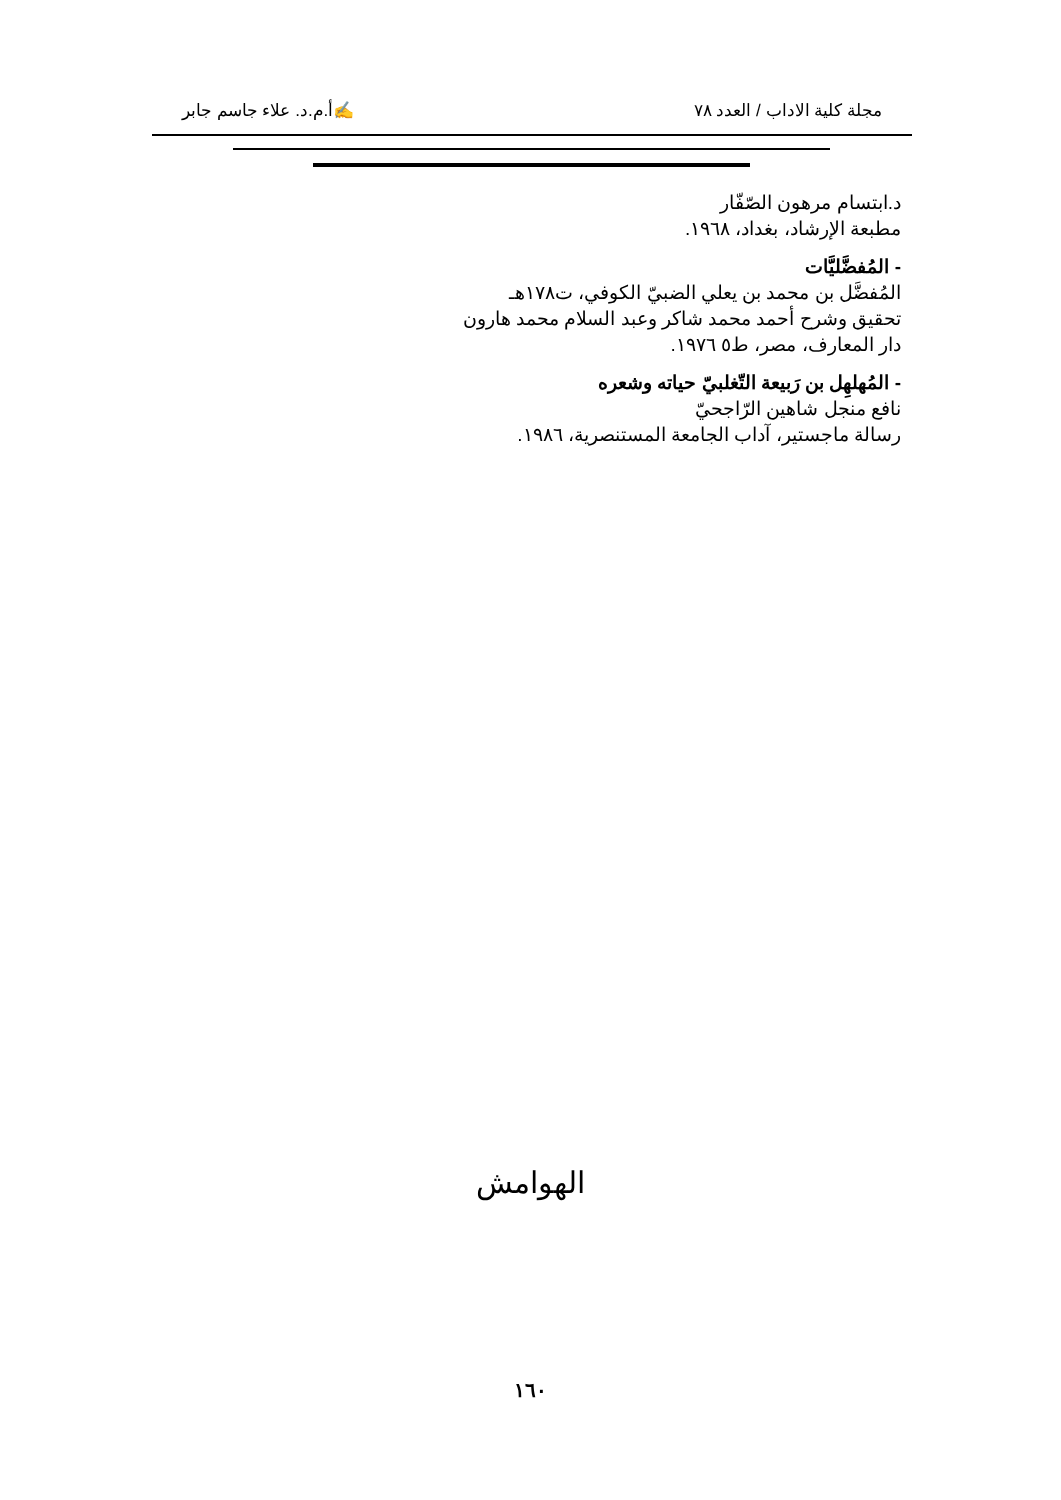مجلة كلية الاداب / العدد ٧٨ ✍أ.م.د. علاء جاسم جابر
د.ابتسام مرهون الصّفّار
مطبعة الإرشاد، بغداد، ١٩٦٨.
- المُفضَّليَّات
المُفضَّل بن محمد بن يعلي الضبيّ الكوفي، ت١٧٨هـ
تحقيق وشرح أحمد محمد شاكر وعبد السلام محمد هارون
دار المعارف، مصر، ط٥ ١٩٧٦.
- المُهلهِل بن رَبيعة التّغلبيّ حياته وشعره
نافع منجل شاهين الرّاجحيّ
رسالة ماجستير، آداب الجامعة المستنصرية، ١٩٨٦.
الهوامش
١٦٠